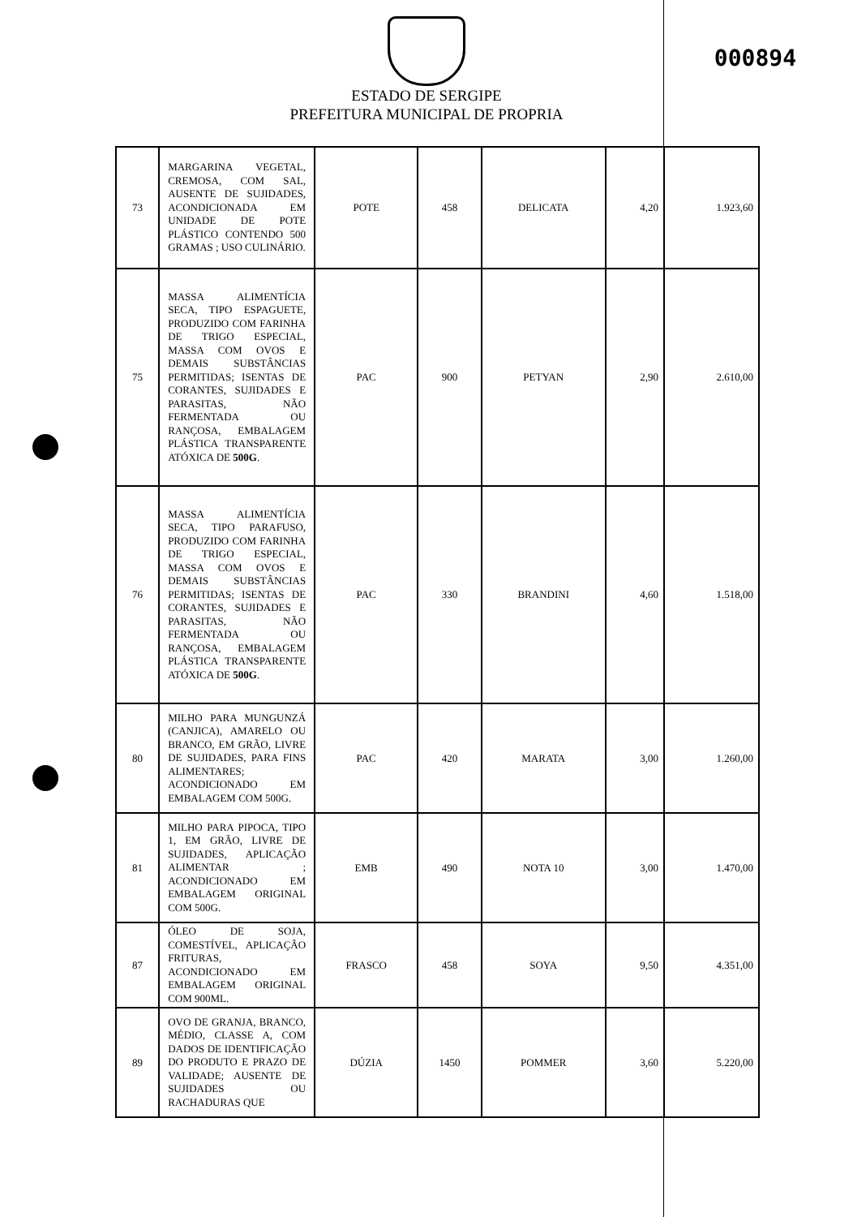000894
ESTADO DE SERGIPE
PREFEITURA MUNICIPAL DE PROPRIA
| 73 | MARGARINA VEGETAL, CREMOSA, COM SAL, AUSENTE DE SUJIDADES, ACONDICIONADA EM UNIDADE DE POTE PLÁSTICO CONTENDO 500 GRAMAS ; USO CULINÁRIO. | POTE | 458 | DELICATA | 4,20 | 1.923,60 |
| 75 | MASSA ALIMENTÍCIA SECA, TIPO ESPAGUETE, PRODUZIDO COM FARINHA DE TRIGO ESPECIAL, MASSA COM OVOS E DEMAIS SUBSTÂNCIAS PERMITIDAS; ISENTAS DE CORANTES, SUJIDADES E PARASITAS, NÃO FERMENTADA OU RANÇOSA, EMBALAGEM PLÁSTICA TRANSPARENTE ATÓXICA DE 500G . | PAC | 900 | PETYAN | 2,90 | 2.610,00 |
| 76 | MASSA ALIMENTÍCIA SECA, TIPO PARAFUSO, PRODUZIDO COM FARINHA DE TRIGO ESPECIAL, MASSA COM OVOS E DEMAIS SUBSTÂNCIAS PERMITIDAS; ISENTAS DE CORANTES, SUJIDADES E PARASITAS, NÃO FERMENTADA OU RANÇOSA, EMBALAGEM PLÁSTICA TRANSPARENTE ATÓXICA DE 500G . | PAC | 330 | BRANDINI | 4,60 | 1.518,00 |
| 80 | MILHO PARA MUNGUNZÁ (CANJICA), AMARELO OU BRANCO, EM GRÃO, LIVRE DE SUJIDADES, PARA FINS ALIMENTARES; ACONDICIONADO EM EMBALAGEM COM 500G. | PAC | 420 | MARATA | 3,00 | 1.260,00 |
| 81 | MILHO PARA PIPOCA, TIPO 1, EM GRÃO, LIVRE DE SUJIDADES, APLICAÇÃO ALIMENTAR ; ACONDICIONADO EM EMBALAGEM ORIGINAL COM 500G. | EMB | 490 | NOTA 10 | 3,00 | 1.470,00 |
| 87 | ÓLEO DE SOJA, COMESTÍVEL, APLICAÇÃO FRITURAS, ACONDICIONADO EM EMBALAGEM ORIGINAL COM 900ML. | FRASCO | 458 | SOYA | 9,50 | 4.351,00 |
| 89 | OVO DE GRANJA, BRANCO, MÉDIO, CLASSE A, COM DADOS DE IDENTIFICAÇÃO DO PRODUTO E PRAZO DE VALIDADE; AUSENTE DE SUJIDADES OU RACHADURAS QUE | DÚZIA | 1450 | POMMER | 3,60 | 5.220,00 |